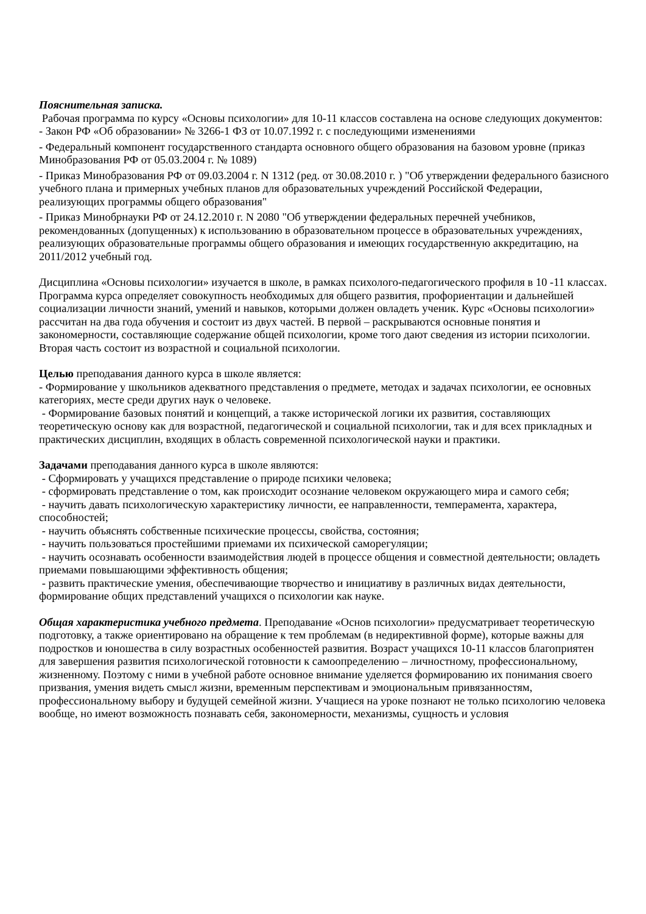Пояснительная записка.
Рабочая программа по курсу «Основы психологии» для 10-11 классов составлена на основе следующих документов:
- Закон РФ «Об образовании» № 3266-1 ФЗ от 10.07.1992 г. с последующими изменениями
- Федеральный компонент государственного стандарта основного общего образования на базовом уровне (приказ Минобразования РФ от 05.03.2004 г. № 1089)
- Приказ Минобразования РФ от 09.03.2004 г. N 1312 (ред. от 30.08.2010 г. ) "Об утверждении федерального базисного учебного плана и примерных учебных планов для образовательных учреждений Российской Федерации, реализующих программы общего образования"
- Приказ Минобрнауки РФ от 24.12.2010 г. N 2080 "Об утверждении федеральных перечней учебников, рекомендованных (допущенных) к использованию в образовательном процессе в образовательных учреждениях, реализующих образовательные программы общего образования и имеющих государственную аккредитацию, на 2011/2012 учебный год.
Дисциплина «Основы психологии» изучается в школе, в рамках психолого-педагогического профиля в 10 -11 классах. Программа курса определяет совокупность необходимых для общего развития, профориентации и дальнейшей социализации личности знаний, умений и навыков, которыми должен овладеть ученик. Курс «Основы психологии» рассчитан на два года обучения и состоит из двух частей. В первой – раскрываются основные понятия и закономерности, составляющие содержание общей психологии, кроме того дают сведения из истории психологии. Вторая часть состоит из возрастной и социальной психологии.
Целью преподавания данного курса в школе является:
- Формирование у школьников адекватного представления о предмете, методах и задачах психологии, ее основных категориях, месте среди других наук о человеке.
- Формирование базовых понятий и концепций, а также исторической логики их развития, составляющих теоретическую основу как для возрастной, педагогической и социальной психологии, так и для всех прикладных и практических дисциплин, входящих в область современной психологической науки и практики.
Задачами преподавания данного курса в школе являются:
- Сформировать у учащихся представление о природе психики человека;
- сформировать представление о том, как происходит осознание человеком окружающего мира и самого себя;
- научить давать психологическую характеристику личности, ее направленности, темперамента, характера, способностей;
- научить объяснять собственные психические процессы, свойства, состояния;
- научить пользоваться простейшими приемами их психической саморегуляции;
- научить осознавать особенности взаимодействия людей в процессе общения и совместной деятельности; овладеть приемами повышающими эффективность общения;
- развить практические умения, обеспечивающие творчество и инициативу в различных видах деятельности, формирование общих представлений учащихся о психологии как науке.
Общая характеристика учебного предмета. Преподавание «Основ психологии» предусматривает теоретическую подготовку, а также ориентировано на обращение к тем проблемам (в недирективной форме), которые важны для подростков и юношества в силу возрастных особенностей развития. Возраст учащихся 10-11 классов благоприятен для завершения развития психологической готовности к самоопределению – личностному, профессиональному, жизненному. Поэтому с ними в учебной работе основное внимание уделяется формированию их понимания своего призвания, умения видеть смысл жизни, временным перспективам и эмоциональным привязанностям, профессиональному выбору и будущей семейной жизни. Учащиеся на уроке познают не только психологию человека вообще, но имеют возможность познавать себя, закономерности, механизмы, сущность и условия